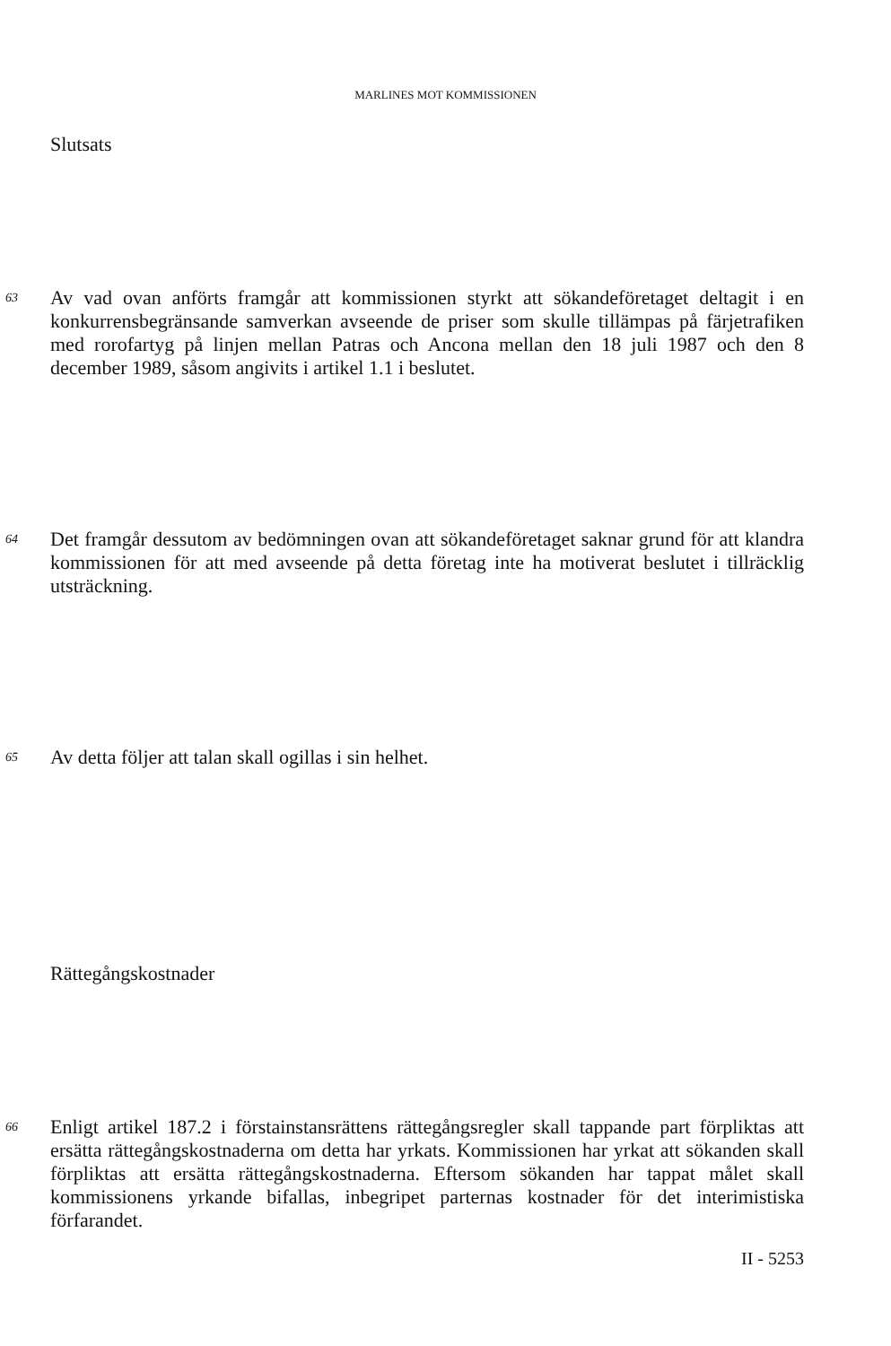MARLINES MOT KOMMISSIONEN
Slutsats
63 Av vad ovan anförts framgår att kommissionen styrkt att sökandeföretaget deltagit i en konkurrensbegränsande samverkan avseende de priser som skulle tillämpas på färjetrafiken med rorofartyg på linjen mellan Patras och Ancona mellan den 18 juli 1987 och den 8 december 1989, såsom angivits i artikel 1.1 i beslutet.
64 Det framgår dessutom av bedömningen ovan att sökandeföretaget saknar grund för att klandra kommissionen för att med avseende på detta företag inte ha motiverat beslutet i tillräcklig utsträckning.
65 Av detta följer att talan skall ogillas i sin helhet.
Rättegångskostnader
66 Enligt artikel 187.2 i förstainstansrättens rättegångsregler skall tappande part förpliktas att ersätta rättegångskostnaderna om detta har yrkats. Kommissionen har yrkat att sökanden skall förpliktas att ersätta rättegångskostnaderna. Eftersom sökanden har tappat målet skall kommissionens yrkande bifallas, inbegripet parternas kostnader för det interimistiska förfarandet.
II - 5253